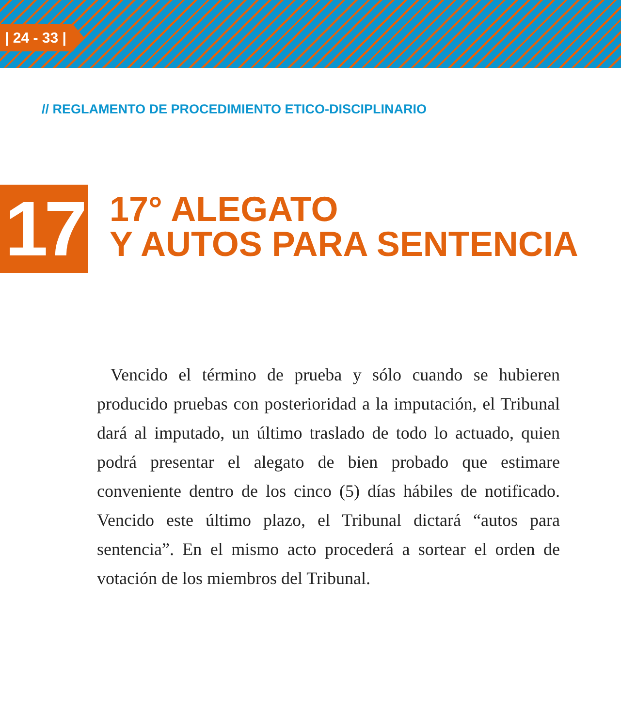| 24 - 33 |
// REGLAMENTO DE PROCEDIMIENTO ETICO-DISCIPLINARIO
17
17° ALEGATO
Y AUTOS PARA SENTENCIA
Vencido el término de prueba y sólo cuando se hubieren producido pruebas con posterioridad a la imputación, el Tribunal dará al imputado, un último traslado de todo lo actuado, quien podrá presentar el alegato de bien probado que estimare conveniente dentro de los cinco (5) días hábiles de notificado. Vencido este último plazo, el Tribunal dictará “autos para sentencia”. En el mismo acto procederá a sortear el orden de votación de los miembros del Tribunal.